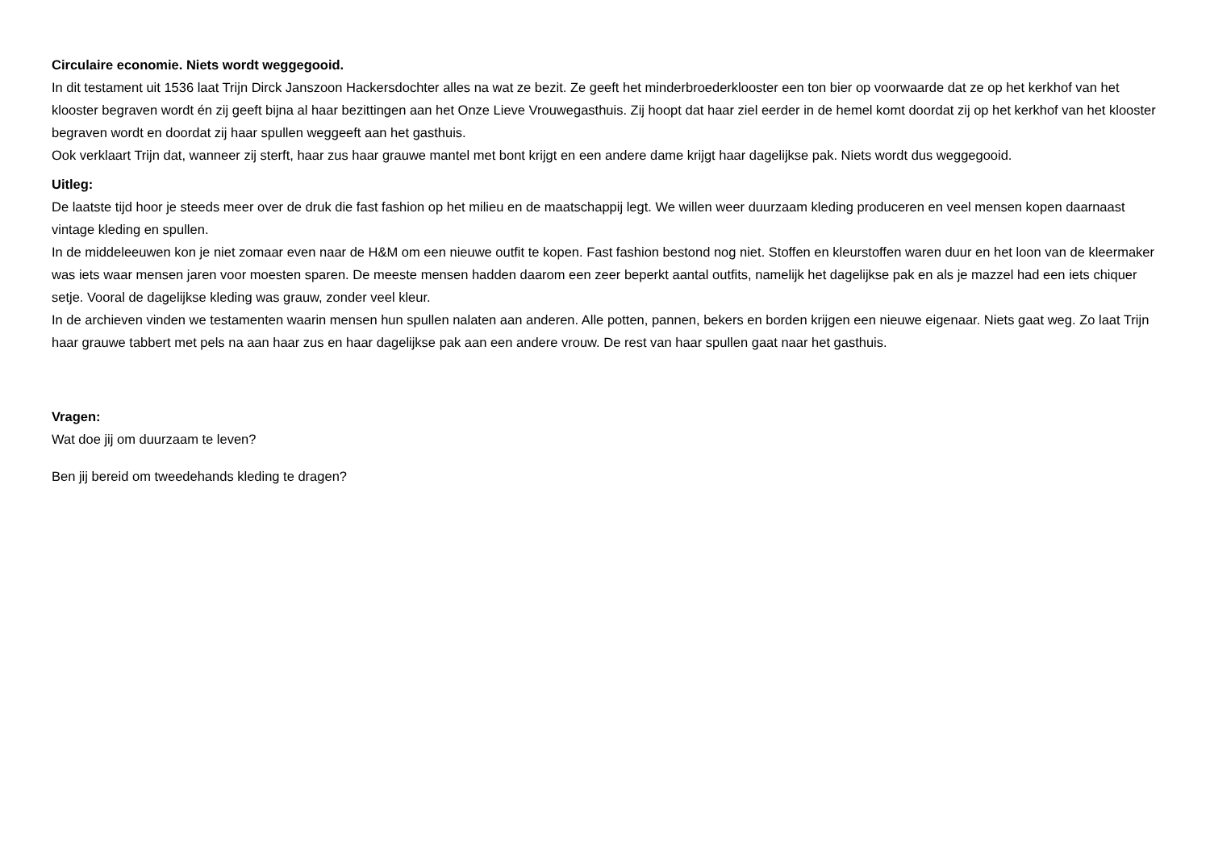Circulaire economie. Niets wordt weggegooid.
In dit testament uit 1536 laat Trijn Dirck Janszoon Hackersdochter alles na wat ze bezit. Ze geeft het minderbroederklooster een ton bier op voorwaarde dat ze op het kerkhof van het klooster begraven wordt én zij geeft bijna al haar bezittingen aan het Onze Lieve Vrouwegasthuis. Zij hoopt dat haar ziel eerder in de hemel komt doordat zij op het kerkhof van het klooster begraven wordt en doordat zij haar spullen weggeeft aan het gasthuis.
Ook verklaart Trijn dat, wanneer zij sterft, haar zus haar grauwe mantel met bont krijgt en een andere dame krijgt haar dagelijkse pak. Niets wordt dus weggegooid.
Uitleg:
De laatste tijd hoor je steeds meer over de druk die fast fashion op het milieu en de maatschappij legt. We willen weer duurzaam kleding produceren en veel mensen kopen daarnaast vintage kleding en spullen.
In de middeleeuwen kon je niet zomaar even naar de H&M om een nieuwe outfit te kopen. Fast fashion bestond nog niet. Stoffen en kleurstoffen waren duur en het loon van de kleermaker was iets waar mensen jaren voor moesten sparen. De meeste mensen hadden daarom een zeer beperkt aantal outfits, namelijk het dagelijkse pak en als je mazzel had een iets chiquer setje. Vooral de dagelijkse kleding was grauw, zonder veel kleur.
In de archieven vinden we testamenten waarin mensen hun spullen nalaten aan anderen. Alle potten, pannen, bekers en borden krijgen een nieuwe eigenaar. Niets gaat weg. Zo laat Trijn haar grauwe tabbert met pels na aan haar zus en haar dagelijkse pak aan een andere vrouw. De rest van haar spullen gaat naar het gasthuis.
Vragen:
Wat doe jij om duurzaam te leven?
Ben jij bereid om tweedehands kleding te dragen?